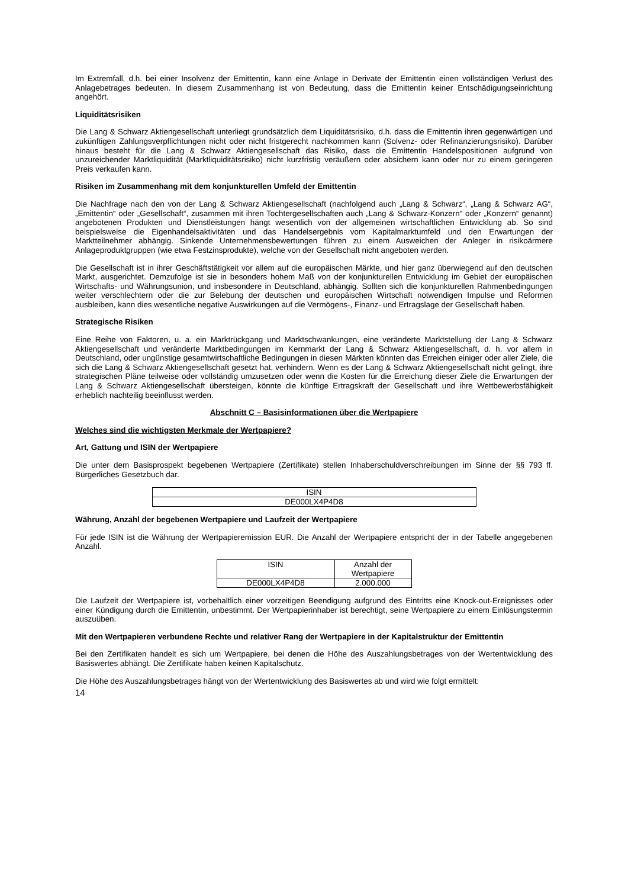Im Extremfall, d.h. bei einer Insolvenz der Emittentin, kann eine Anlage in Derivate der Emittentin einen vollständigen Verlust des Anlagebetrages bedeuten. In diesem Zusammenhang ist von Bedeutung, dass die Emittentin keiner Entschädigungseinrichtung angehört.
Liquiditätsrisiken
Die Lang & Schwarz Aktiengesellschaft unterliegt grundsätzlich dem Liquiditätsrisiko, d.h. dass die Emittentin ihren gegenwärtigen und zukünftigen Zahlungsverpflichtungen nicht oder nicht fristgerecht nachkommen kann (Solvenz- oder Refinanzierungsrisiko). Darüber hinaus besteht für die Lang & Schwarz Aktiengesellschaft das Risiko, dass die Emittentin Handelspositionen aufgrund von unzureichender Marktliquidität (Marktliquiditätsrisiko) nicht kurzfristig veräußern oder absichern kann oder nur zu einem geringeren Preis verkaufen kann.
Risiken im Zusammenhang mit dem konjunkturellen Umfeld der Emittentin
Die Nachfrage nach den von der Lang & Schwarz Aktiengesellschaft (nachfolgend auch „Lang & Schwarz“, „Lang & Schwarz AG“, „Emittentin“ oder „Gesellschaft“, zusammen mit ihren Tochtergesellschaften auch „Lang & Schwarz-Konzern“ oder „Konzern“ genannt) angebotenen Produkten und Dienstleistungen hängt wesentlich von der allgemeinen wirtschaftlichen Entwicklung ab. So sind beispielsweise die Eigenhandelsaktivitäten und das Handelsergebnis vom Kapitalmarktumfeld und den Erwartungen der Marktteilnehmer abhängig. Sinkende Unternehmensbewertungen führen zu einem Ausweichen der Anleger in risikoärmere Anlageproduktgruppen (wie etwa Festzinsprodukte), welche von der Gesellschaft nicht angeboten werden.
Die Gesellschaft ist in ihrer Geschäftstätigkeit vor allem auf die europäischen Märkte, und hier ganz überwiegend auf den deutschen Markt, ausgerichtet. Demzufolge ist sie in besonders hohem Maß von der konjunkturellen Entwicklung im Gebiet der europäischen Wirtschafts- und Währungsunion, und insbesondere in Deutschland, abhängig. Sollten sich die konjunkturellen Rahmenbedingungen weiter verschlechtern oder die zur Belebung der deutschen und europäischen Wirtschaft notwendigen Impulse und Reformen ausbleiben, kann dies wesentliche negative Auswirkungen auf die Vermögens-, Finanz- und Ertragslage der Gesellschaft haben.
Strategische Risiken
Eine Reihe von Faktoren, u. a. ein Marktrückgang und Marktschwankungen, eine veränderte Marktstellung der Lang & Schwarz Aktiengesellschaft und veränderte Marktbedingungen im Kernmarkt der Lang & Schwarz Aktiengesellschaft, d. h. vor allem in Deutschland, oder ungünstige gesamtwirtschaftliche Bedingungen in diesen Märkten könnten das Erreichen einiger oder aller Ziele, die sich die Lang & Schwarz Aktiengesellschaft gesetzt hat, verhindern. Wenn es der Lang & Schwarz Aktiengesellschaft nicht gelingt, ihre strategischen Pläne teilweise oder vollständig umzusetzen oder wenn die Kosten für die Erreichung dieser Ziele die Erwartungen der Lang & Schwarz Aktiengesellschaft übersteigen, könnte die künftige Ertragskraft der Gesellschaft und ihre Wettbewerbsfähigkeit erheblich nachteilig beeinflusst werden.
Abschnitt C – Basisinformationen über die Wertpapiere
Welches sind die wichtigsten Merkmale der Wertpapiere?
Art, Gattung und ISIN der Wertpapiere
Die unter dem Basisprospekt begebenen Wertpapiere (Zertifikate) stellen Inhaberschuldverschreibungen im Sinne der §§ 793 ff. Bürgerliches Gesetzbuch dar.
| ISIN |
| --- |
| DE000LX4P4D8 |
Währung, Anzahl der begebenen Wertpapiere und Laufzeit der Wertpapiere
Für jede ISIN ist die Währung der Wertpapieremission EUR. Die Anzahl der Wertpapiere entspricht der in der Tabelle angegebenen Anzahl.
| ISIN | Anzahl der Wertpapiere |
| --- | --- |
| DE000LX4P4D8 | 2.000.000 |
Die Laufzeit der Wertpapiere ist, vorbehaltlich einer vorzeitigen Beendigung aufgrund des Eintritts eine Knock-out-Ereignisses oder einer Kündigung durch die Emittentin, unbestimmt. Der Wertpapierinhaber ist berechtigt, seine Wertpapiere zu einem Einlösungstermin auszuüben.
Mit den Wertpapieren verbundene Rechte und relativer Rang der Wertpapiere in der Kapitalstruktur der Emittentin
Bei den Zertifikaten handelt es sich um Wertpapiere, bei denen die Höhe des Auszahlungsbetrages von der Wertentwicklung des Basiswertes abhängt. Die Zertifikate haben keinen Kapitalschutz.
Die Höhe des Auszahlungsbetrages hängt von der Wertentwicklung des Basiswertes ab und wird wie folgt ermittelt:
14